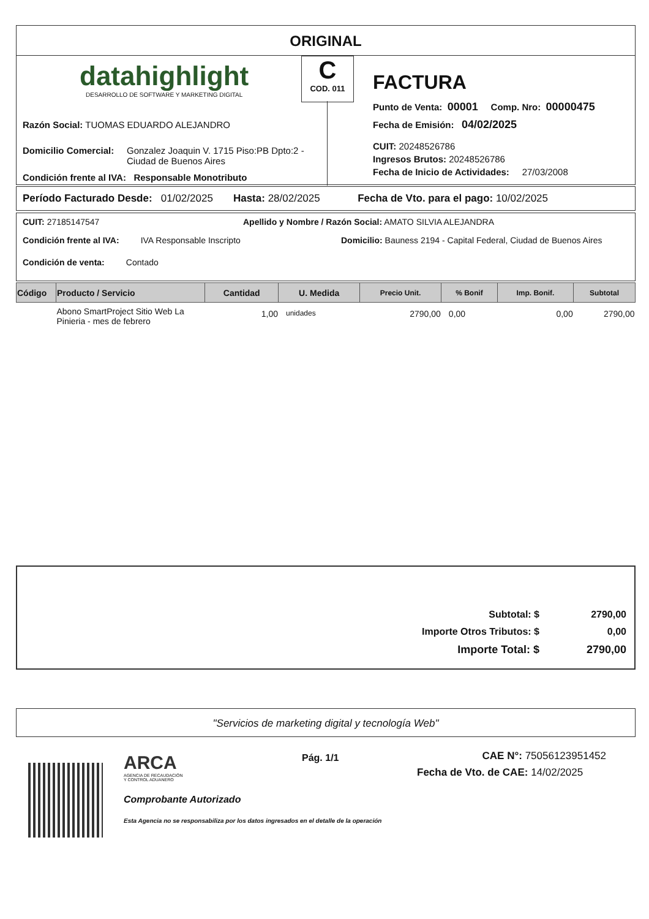ORIGINAL
datahighlight
DESARROLLO DE SOFTWARE Y MARKETING DIGITAL
Razón Social: TUOMAS EDUARDO ALEJANDRO
Domicilio Comercial: Gonzalez Joaquin V. 1715 Piso:PB Dpto:2 -
Ciudad de Buenos Aires
Condición frente al IVA: Responsable Monotributo
C
COD. 011
FACTURA
Punto de Venta: 00001 Comp. Nro: 00000475
Fecha de Emisión: 04/02/2025
CUIT: 20248526786
Ingresos Brutos: 20248526786
Fecha de Inicio de Actividades: 27/03/2008
Período Facturado Desde: 01/02/2025 Hasta: 28/02/2025 Fecha de Vto. para el pago: 10/02/2025
CUIT: 27185147547
Apellido y Nombre / Razón Social: AMATO SILVIA ALEJANDRA
Condición frente al IVA: IVA Responsable Inscripto
Domicilio: Bauness 2194 - Capital Federal, Ciudad de Buenos Aires
Condición de venta: Contado
| Código | Producto / Servicio | Cantidad | U. Medida | Precio Unit. | % Bonif | Imp. Bonif. | Subtotal |
| --- | --- | --- | --- | --- | --- | --- | --- |
| | Abono SmartProject Sitio Web La Pinieria - mes de febrero | 1,00 | unidades | 2790,00 | 0,00 | 0,00 | 2790,00 |
| Subtotal: $ | 2790,00 |
| Importe Otros Tributos: $ | 0,00 |
| Importe Total: $ | 2790,00 |
"Servicios de marketing digital y tecnología Web"
ARCA
AGENCIA DE RECAUDACIÓN
Y CONTROL ADUANERO
Comprobante Autorizado
Esta Agencia no se responsabiliza por los datos ingresados en el detalle de la operación
Pág. 1/1
CAE N°: 75056123951452
Fecha de Vto. de CAE: 14/02/2025